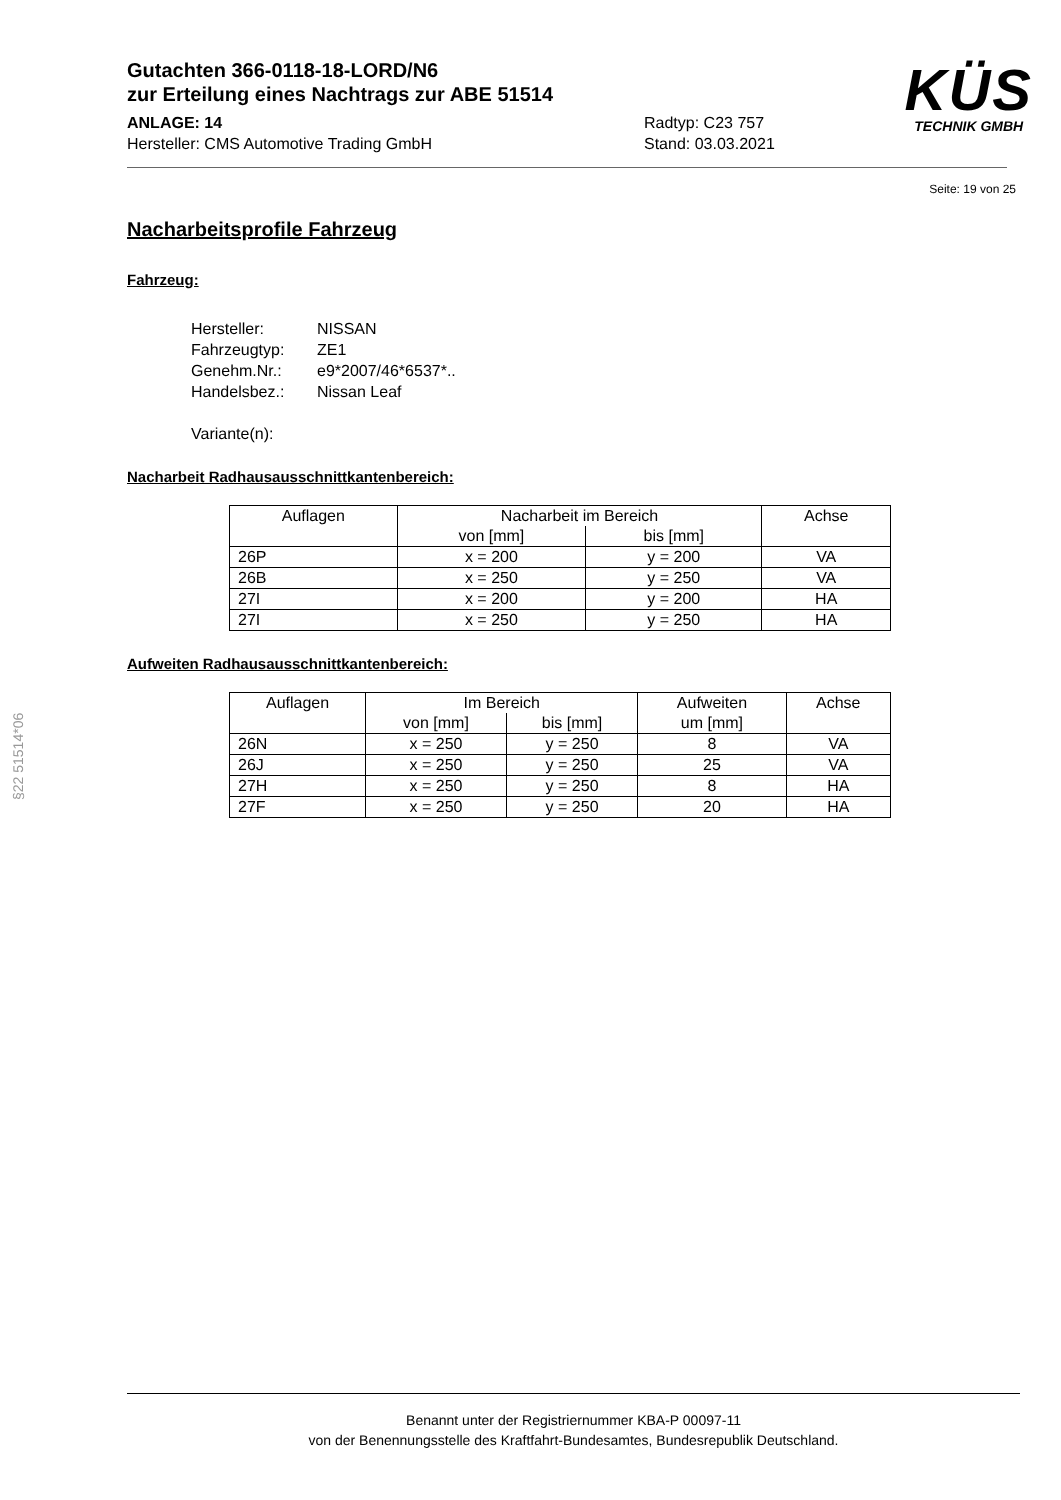Gutachten 366-0118-18-LORD/N6
zur Erteilung eines Nachtrags zur ABE 51514
ANLAGE: 14 Radtyp: C23 757
Hersteller: CMS Automotive Trading GmbH Stand: 03.03.2021
KÜS
TECHNIK GMBH
Seite: 19 von 25
Nacharbeitsprofile Fahrzeug
Fahrzeug:
Hersteller: NISSAN
Fahrzeugtyp: ZE1
Genehm.Nr.: e9*2007/46*6537*..
Handelsbez.: Nissan Leaf
Variante(n):
Nacharbeit Radhausausschnittkantenbereich:
| Auflagen | Nacharbeit im Bereich | | Achse |
| | von [mm] | bis [mm] | |
| 26P | x = 200 | y = 200 | VA |
| 26B | x = 250 | y = 250 | VA |
| 27I | x = 200 | y = 200 | HA |
| 27I | x = 250 | y = 250 | HA |
Aufweiten Radhausausschnittkantenbereich:
| Auflagen | Im Bereich | | Aufweiten | Achse |
| | von [mm] | bis [mm] | um [mm] | |
| 26N | x = 250 | y = 250 | 8 | VA |
| 26J | x = 250 | y = 250 | 25 | VA |
| 27H | x = 250 | y = 250 | 8 | HA |
| 27F | x = 250 | y = 250 | 20 | HA |
§22 51514*06
Benannt unter der Registriernummer KBA-P 00097-11
von der Benennungsstelle des Kraftfahrt-Bundesamtes, Bundesrepublik Deutschland.